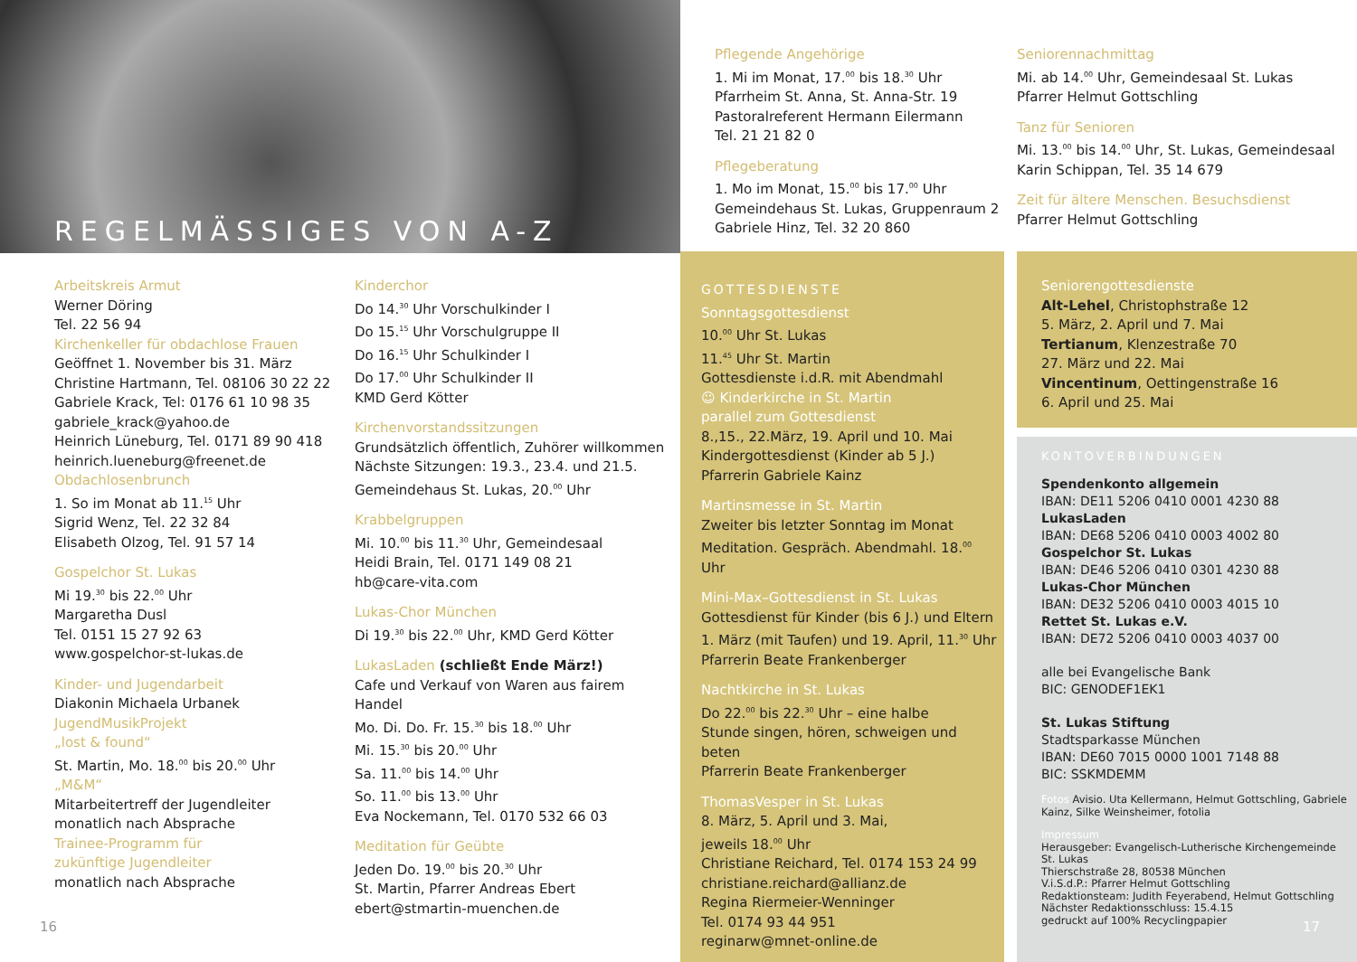REGELMÄSSIGES VON A-Z
Arbeitskreis Armut
Werner Döring
Tel. 22 56 94
Kirchenkeller für obdachlose Frauen
Geöffnet 1. November bis 31. März
Christine Hartmann, Tel. 08106 30 22 22
Gabriele Krack, Tel: 0176 61 10 98 35
gabriele_krack@yahoo.de
Heinrich Lüneburg, Tel. 0171 89 90 418
heinrich.lueneburg@freenet.de
Obdachlosenbrunch
1. So im Monat ab 11.<sup>15</sup> Uhr
Sigrid Wenz, Tel. 22 32 84
Elisabeth Olzog, Tel. 91 57 14
Gospelchor St. Lukas
Mi 19.<sup>30</sup> bis 22.<sup>00</sup> Uhr
Margaretha Dusl
Tel. 0151 15 27 92 63
www.gospelchor-st-lukas.de
Kinder- und Jugendarbeit
Diakonin Michaela Urbanek
JugendMusikProjekt
„lost & found“
St. Martin, Mo. 18.<sup>00</sup> bis 20.<sup>00</sup> Uhr
„M&M“
Mitarbeitertreff der Jugendleiter
monatlich nach Absprache
Trainee-Programm für
zukünftige Jugendleiter
monatlich nach Absprache
16
Kinderchor
Do 14.<sup>30</sup> Uhr Vorschulkinder I
Do 15.<sup>15</sup> Uhr Vorschulgruppe II
Do 16.<sup>15</sup> Uhr Schulkinder I
Do 17.<sup>00</sup> Uhr Schulkinder II
KMD Gerd Kötter
Kirchenvorstandssitzungen
Grundsätzlich öffentlich, Zuhörer willkommen
Nächste Sitzungen: 19.3., 23.4. und 21.5.
Gemeindehaus St. Lukas, 20.<sup>00</sup> Uhr
Krabbelgruppen
Mi. 10.<sup>00</sup> bis 11.<sup>30</sup> Uhr, Gemeindesaal
Heidi Brain, Tel. 0171 149 08 21
hb@care-vita.com
Lukas-Chor München
Di 19.<sup>30</sup> bis 22.<sup>00</sup> Uhr, KMD Gerd Kötter
LukasLaden (schließt Ende März!)
Cafe und Verkauf von Waren aus fairem Handel
Mo. Di. Do. Fr. 15.<sup>30</sup> bis 18.<sup>00</sup> Uhr
Mi. 15.<sup>30</sup> bis 20.<sup>00</sup> Uhr
Sa. 11.<sup>00</sup> bis 14.<sup>00</sup> Uhr
So. 11.<sup>00</sup> bis 13.<sup>00</sup> Uhr
Eva Nockemann, Tel. 0170 532 66 03
Meditation für Geübte
Jeden Do. 19.<sup>00</sup> bis 20.<sup>30</sup> Uhr
St. Martin, Pfarrer Andreas Ebert
ebert@stmartin-muenchen.de
Pflegende Angehörige
1. Mi im Monat, 17.<sup>00</sup> bis 18.<sup>30</sup> Uhr
Pfarrheim St. Anna, St. Anna-Str. 19
Pastoralreferent Hermann Eilermann
Tel. 21 21 82 0
Pflegeberatung
1. Mo im Monat, 15.<sup>00</sup> bis 17.<sup>00</sup> Uhr
Gemeindehaus St. Lukas, Gruppenraum 2
Gabriele Hinz, Tel. 32 20 860
Seniorennachmittag
Mi. ab 14.<sup>00</sup> Uhr, Gemeindesaal St. Lukas
Pfarrer Helmut Gottschling
Tanz für Senioren
Mi. 13.<sup>00</sup> bis 14.<sup>00</sup> Uhr, St. Lukas, Gemeindesaal
Karin Schippan, Tel. 35 14 679
Zeit für ältere Menschen. Besuchsdienst
Pfarrer Helmut Gottschling
GOTTESDIENSTE
Sonntagsgottesdienst
10.<sup>00</sup> Uhr St. Lukas
11.<sup>45</sup> Uhr St. Martin
Gottesdienste i.d.R. mit Abendmahl
☺ Kinderkirche in St. Martin
parallel zum Gottesdienst
8.,15., 22.März, 19. April und 10. Mai
Kindergottesdienst (Kinder ab 5 J.)
Pfarrerin Gabriele Kainz
Martinsmesse in St. Martin
Zweiter bis letzter Sonntag im Monat
Meditation. Gespräch. Abendmahl. 18.<sup>00</sup> Uhr
Mini-Max–Gottesdienst in St. Lukas
Gottesdienst für Kinder (bis 6 J.) und Eltern
1. März (mit Taufen) und 19. April, 11.<sup>30</sup> Uhr
Pfarrerin Beate Frankenberger
Nachtkirche in St. Lukas
Do 22.<sup>00</sup> bis 22.<sup>30</sup> Uhr – eine halbe
Stunde singen, hören, schweigen und beten
Pfarrerin Beate Frankenberger
ThomasVesper in St. Lukas
8. März, 5. April und 3. Mai,
jeweils 18.<sup>00</sup> Uhr
Christiane Reichard, Tel. 0174 153 24 99
christiane.reichard@allianz.de
Regina Riermeier-Wenninger
Tel. 0174 93 44 951
reginarw@mnet-online.de
Seniorengottesdienste
Alt-Lehel, Christophstraße 12
5. März, 2. April und 7. Mai
Tertianum, Klenzestraße 70
27. März und 22. Mai
Vincentinum, Oettingenstraße 16
6. April und 25. Mai
KONTOVERBINDUNGEN
Spendenkonto allgemein
IBAN: DE11 5206 0410 0001 4230 88
LukasLaden
IBAN: DE68 5206 0410 0003 4002 80
Gospelchor St. Lukas
IBAN: DE46 5206 0410 0301 4230 88
Lukas-Chor München
IBAN: DE32 5206 0410 0003 4015 10
Rettet St. Lukas e.V.
IBAN: DE72 5206 0410 0003 4037 00
alle bei Evangelische Bank
BIC: GENODEF1EK1
St. Lukas Stiftung
Stadtsparkasse München
IBAN: DE60 7015 0000 1001 7148 88
BIC: SSKMDEMM
Fotos Avisio. Uta Kellermann, Helmut Gottschling, Gabriele Kainz, Silke Weinsheimer, fotolia
Impressum
Herausgeber: Evangelisch-Lutherische Kirchengemeinde St. Lukas
Thierschstraße 28, 80538 München
V.i.S.d.P.: Pfarrer Helmut Gottschling
Redaktionsteam: Judith Feyerabend, Helmut Gottschling
Nächster Redaktionsschluss: 15.4.15
gedruckt auf 100% Recyclingpapier
17